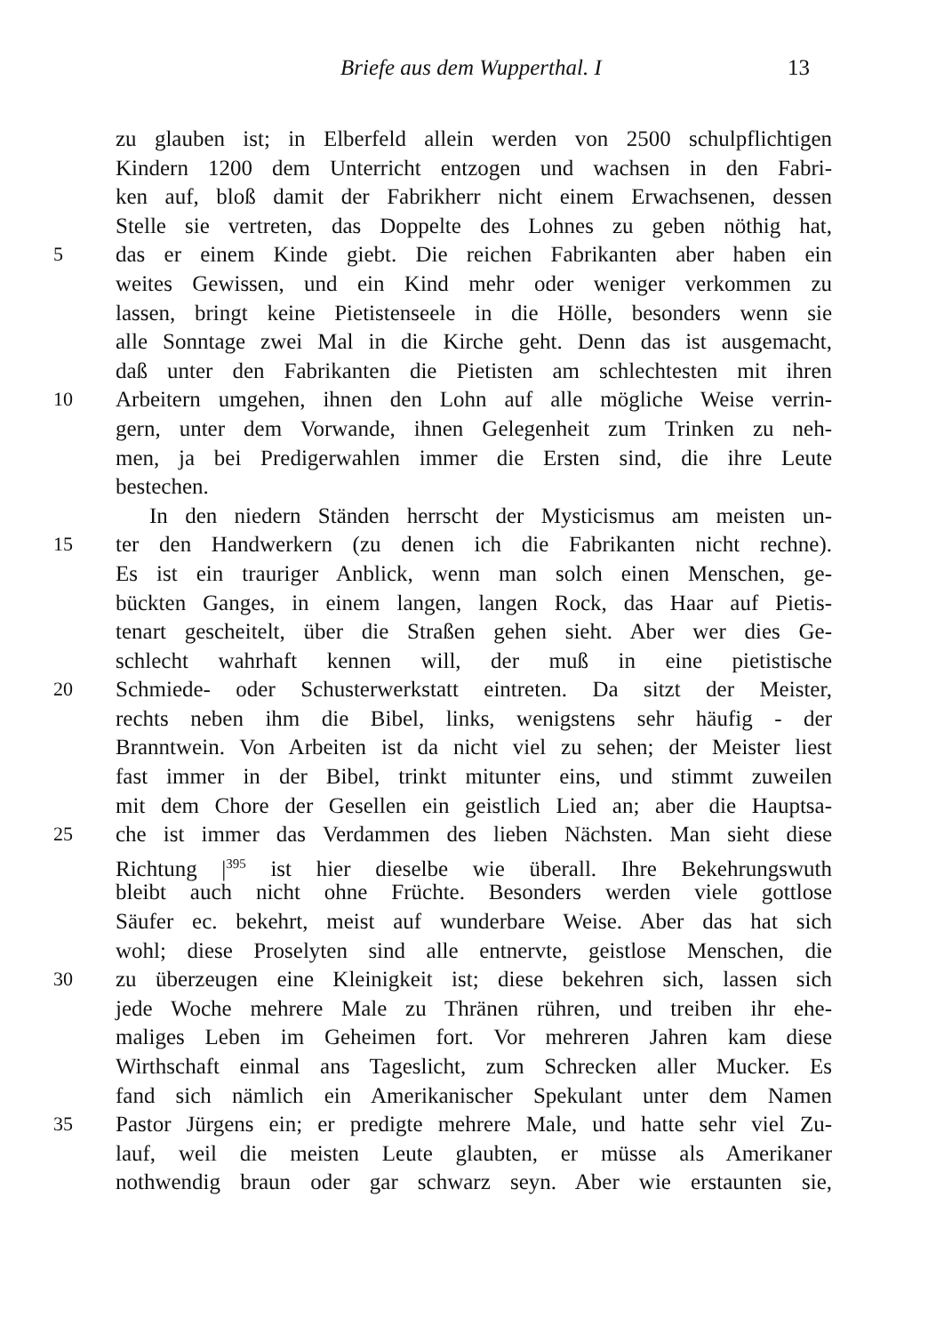Briefe aus dem Wupperthal. I 13
zu glauben ist; in Elberfeld allein werden von 2500 schulpflichtigen
Kindern 1200 dem Unterricht entzogen und wachsen in den Fabri-
ken auf, bloß damit der Fabrikherr nicht einem Erwachsenen, dessen
Stelle sie vertreten, das Doppelte des Lohnes zu geben nöthig hat,
5 das er einem Kinde giebt. Die reichen Fabrikanten aber haben ein
weites Gewissen, und ein Kind mehr oder weniger verkommen zu
lassen, bringt keine Pietistenseele in die Hölle, besonders wenn sie
alle Sonntage zwei Mal in die Kirche geht. Denn das ist ausgemacht,
daß unter den Fabrikanten die Pietisten am schlechtesten mit ihren
10 Arbeitern umgehen, ihnen den Lohn auf alle mögliche Weise verrin-
gern, unter dem Vorwande, ihnen Gelegenheit zum Trinken zu neh-
men, ja bei Predigerwahlen immer die Ersten sind, die ihre Leute
bestechen.
In den niedern Ständen herrscht der Mysticismus am meisten un-
15 ter den Handwerkern (zu denen ich die Fabrikanten nicht rechne).
Es ist ein trauriger Anblick, wenn man solch einen Menschen, ge-
bückten Ganges, in einem langen, langen Rock, das Haar auf Pietis-
tenart gescheitelt, über die Straßen gehen sieht. Aber wer dies Ge-
schlecht wahrhaft kennen will, der muß in eine pietistische
20 Schmiede- oder Schusterwerkstatt eintreten. Da sitzt der Meister,
rechts neben ihm die Bibel, links, wenigstens sehr häufig - der
Branntwein. Von Arbeiten ist da nicht viel zu sehen; der Meister liest
fast immer in der Bibel, trinkt mitunter eins, und stimmt zuweilen
mit dem Chore der Gesellen ein geistlich Lied an; aber die Hauptsa-
25 che ist immer das Verdammen des lieben Nächsten. Man sieht diese
Richtung |<sup>395</sup> ist hier dieselbe wie überall. Ihre Bekehrungswuth
bleibt auch nicht ohne Früchte. Besonders werden viele gottlose
Säufer ec. bekehrt, meist auf wunderbare Weise. Aber das hat sich
wohl; diese Proselyten sind alle entnervte, geistlose Menschen, die
30 zu überzeugen eine Kleinigkeit ist; diese bekehren sich, lassen sich
jede Woche mehrere Male zu Thränen rühren, und treiben ihr ehe-
maliges Leben im Geheimen fort. Vor mehreren Jahren kam diese
Wirthschaft einmal ans Tageslicht, zum Schrecken aller Mucker. Es
fand sich nämlich ein Amerikanischer Spekulant unter dem Namen
35 Pastor Jürgens ein; er predigte mehrere Male, und hatte sehr viel Zu-
lauf, weil die meisten Leute glaubten, er müsse als Amerikaner
nothwendig braun oder gar schwarz seyn. Aber wie erstaunten sie,